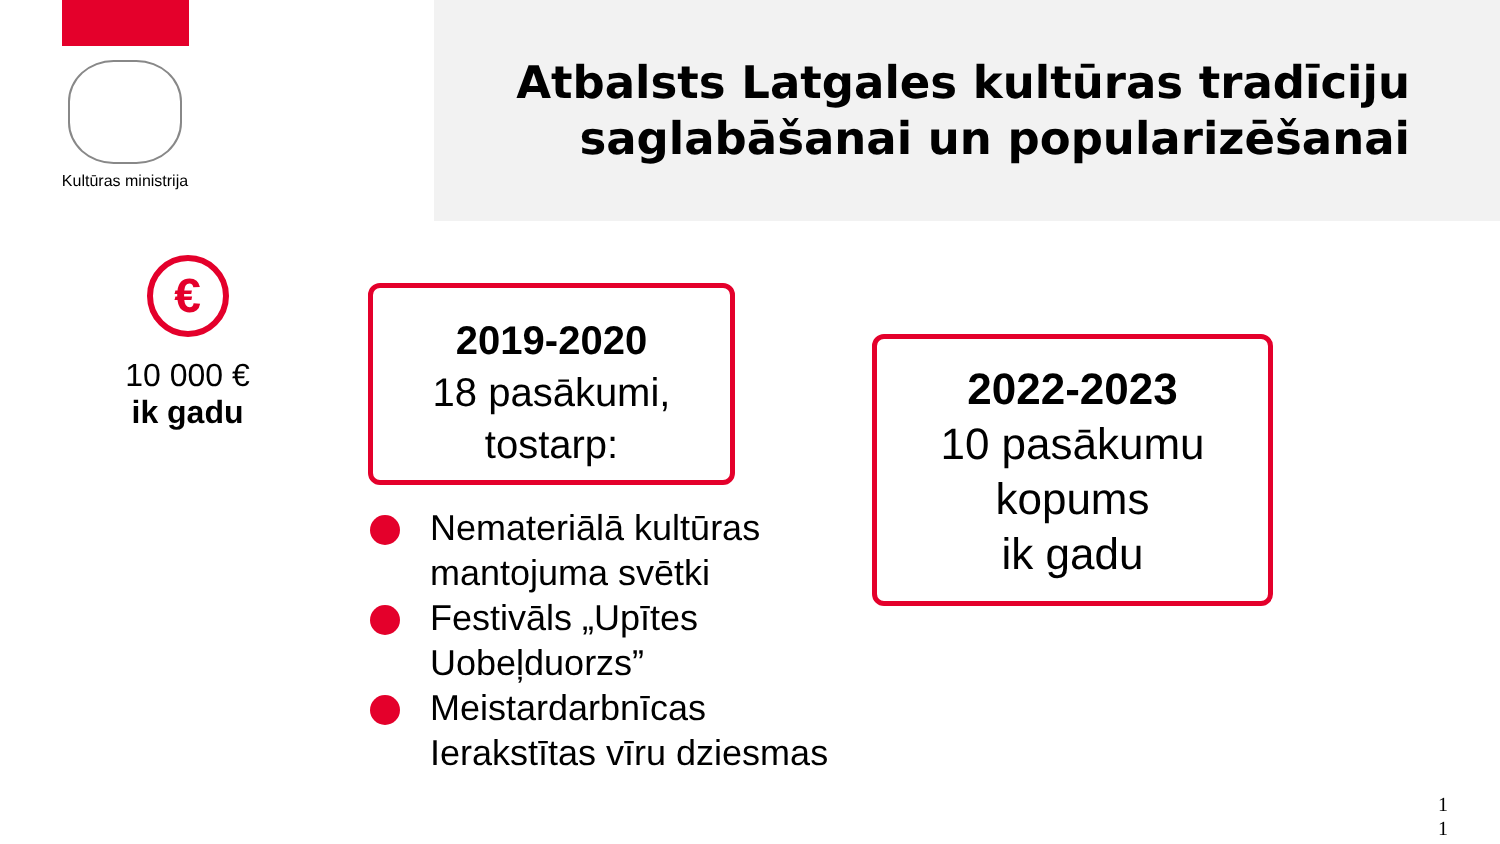Kultūras ministrija
Atbalsts Latgales kultūras tradīciju
saglabāšanai un popularizēšanai
€
10 000 €
ik gadu
2019-2020
18 pasākumi,
tostarp:
2022-2023
10 pasākumu
kopums
ik gadu
Nemateriālā kultūras
mantojuma svētki
Festivāls „Upītes
Uobeļduorzs”
Meistardarbnīcas
Ierakstītas vīru dziesmas
1
1